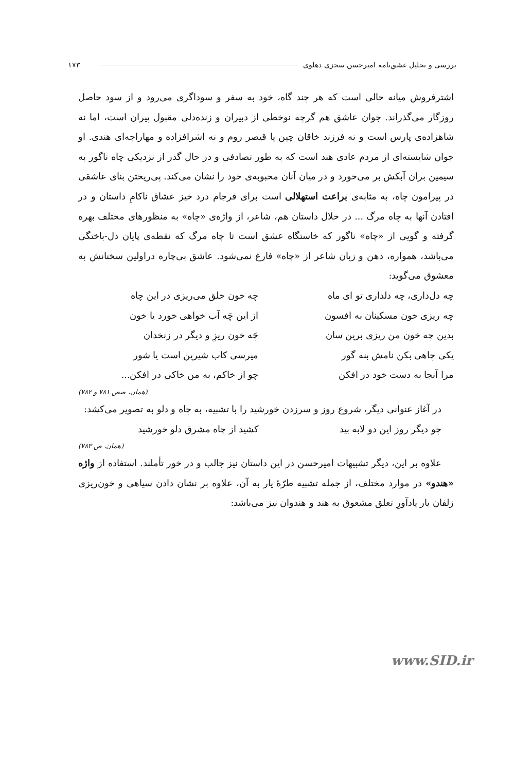بررسی و تحلیل عشق‌نامه امیرحسن سجزی دهلوی ۱۷۳
اشترفروش میانه حالی است که هر چند گاه، خود به سفر و سوداگری می‌رود و از سود حاصل روزگار می‌گذراند. جوان عاشق هم گرچه نوخطی از دبیران و زنده‌دلی مقبول پیران است، اما نه شاهزاده‌ی پارس است و نه فرزند خاقان چین یا قیصر روم و نه اشرافزاده و مهاراجه‌ای هندی. او جوان شایسته‌ای از مردم عادی هند است که به طور تصادفی و در حال گذر از نزدیکی چاه ناگور به سیمین بران آبکش بر می‌خورد و در میان آنان محبوبه‌ی خود را نشان می‌کند. پی‌ریختن بنای عاشقی در پیرامون چاه، به مثابه‌ی براعت استهلالی است برای فرجام درد خیز عشاق ناکامِ داستان و در افتادن آنها به چاه مرگ ... در خلال داستان هم، شاعر، از واژه‌ی «چاه» به منظورهای مختلف بهره گرفته و گویی از «چاه» ناگور که خاستگاه عشق است تا چاه مرگ که نقطه‌ی پایان دل-باختگی می‌باشد، همواره، ذهن و زبان شاعر از «چاه» فارغ نمی‌شود. عاشق بی‌چاره دراولین سخنانش به معشوق می‌گوید:
چه دل‌داری، چه دلداری تو ای ماه چه خون خلق می‌ریزی در این چاه
چه ریزی خون مسکینان به افسون از این چَه آب خواهی خورد یا خون
بدین چه خون من ریزی برین سان چَه خون ریزِ و دیگر در زنخدان
یکی چاهی بکن نامش بنه گور میرسی کاب شیرین است یا شور
مرا آنجا به دست خود در افکن چو از خاکم، به من خاکی در افکن...
(همان، صص ۷۸۱ و ۷۸۲)
در آغاز عنوانی دیگر، شروع روز و سرزدن خورشید را با تشبیه، به چاه و دلو به تصویر می‌کشد:
چو دیگر روز این دو لابه بید کشید از چاه مشرق دلو خورشید
(همان، ص ۷۸۳)
علاوه بر این، دیگر تشبیهات امیرحسن در این داستان نیز جالب و در خور تأملند. استفاده از واژه «هندو» در موارد مختلف، از جمله تشبیه طرّهٔ یار به آن، علاوه بر نشان دادن سیاهی و خون‌ریزی زلفان یار یادآورِ تعلق مشعوق به هند و هندوان نیز می‌باشد:
www.SID.ir